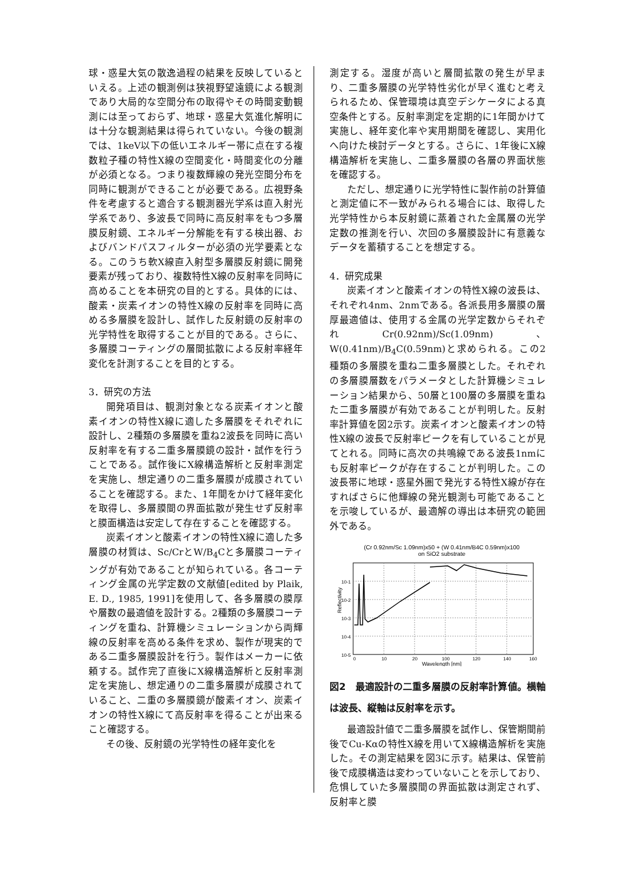球・惑星大気の散逸過程の結果を反映しているといえる。上述の観測例は狭視野望遠鏡による観測であり大局的な空間分布の取得やその時間変動観測には至っておらず、地球・惑星大気進化解明には十分な観測結果は得られていない。今後の観測では、1keV以下の低いエネルギー帯に点在する複数粒子種の特性X線の空間変化・時間変化の分離が必須となる。つまり複数輝線の発光空間分布を同時に観測ができることが必要である。広視野条件を考慮すると適合する観測器光学系は直入射光学系であり、多波長で同時に高反射率をもつ多層膜反射鏡、エネルギー分解能を有する検出器、およびバンドパスフィルターが必須の光学要素となる。このうち軟X線直入射型多層膜反射鏡に開発要素が残っており、複数特性X線の反射率を同時に高めることを本研究の目的とする。具体的には、酸素・炭素イオンの特性X線の反射率を同時に高める多層膜を設計し、試作した反射鏡の反射率の光学特性を取得することが目的である。さらに、多層膜コーティングの層間拡散による反射率経年変化を計測することを目的とする。
3．研究の方法
開発項目は、観測対象となる炭素イオンと酸素イオンの特性X線に適した多層膜をそれぞれに設計し、2種類の多層膜を重ね2波長を同時に高い反射率を有する二重多層膜鏡の設計・試作を行うことである。試作後にX線構造解析と反射率測定を実施し、想定通りの二重多層膜が成膜されていることを確認する。また、1年間をかけて経年変化を取得し、多層膜間の界面拡散が発生せず反射率と膜面構造は安定して存在することを確認する。
炭素イオンと酸素イオンの特性X線に適した多層膜の材質は、Sc/CrとW/B<sub>4</sub>Cと多層膜コーティングが有効であることが知られている。各コーティング金属の光学定数の文献値[edited by Plaik, E. D., 1985, 1991]を使用して、各多層膜の膜厚や層数の最適値を設計する。2種類の多層膜コーティングを重ね、計算機シミュレーションから両輝線の反射率を高める条件を求め、製作が現実的である二重多層膜設計を行う。製作はメーカーに依頼する。試作完了直後にX線構造解析と反射率測定を実施し、想定通りの二重多層膜が成膜されていること、二重の多層膜鏡が酸素イオン、炭素イオンの特性X線にて高反射率を得ることが出来ること確認する。
その後、反射鏡の光学特性の経年変化を
測定する。湿度が高いと層間拡散の発生が早まり、二重多層膜の光学特性劣化が早く進むと考えられるため、保管環境は真空デシケータによる真空条件とする。反射率測定を定期的に1年間かけて実施し、経年変化率や実用期間を確認し、実用化へ向けた検討データとする。さらに、1年後にX線構造解析を実施し、二重多層膜の各層の界面状態を確認する。
ただし、想定通りに光学特性に製作前の計算値と測定値に不一致がみられる場合には、取得した光学特性から本反射鏡に蒸着された金属層の光学定数の推測を行い、次回の多層膜設計に有意義なデータを蓄積することを想定する。
4．研究成果
炭素イオンと酸素イオンの特性X線の波長は、それぞれ4nm、2nmである。各派長用多層膜の層厚最適値は、使用する金属の光学定数からそれぞれCr(0.92nm)/Sc(1.09nm)、W(0.41nm)/B<sub>4</sub>C(0.59nm)と求められる。この2種類の多層膜を重ね二重多層膜とした。それぞれの多層膜層数をパラメータとした計算機シミュレーション結果から、50層と100層の多層膜を重ねた二重多層膜が有効であることが判明した。反射率計算値を図2示す。炭素イオンと酸素イオンの特性X線の波長で反射率ピークを有していることが見てとれる。同時に高次の共鳴線である波長1nmにも反射率ピークが存在することが判明した。この波長帯に地球・惑星外圏で発光する特性X線が存在すればさらに他輝線の発光観測も可能であることを示唆しているが、最適解の導出は本研究の範囲外である。
(Cr 0.92nm/Sc 1.09nm)x50 + (W 0.41nm/B4C 0.59nm)x100
on SiO2 substrate
Reflectivity
10-5
10-4
10-3
10-2
10-1
0
10
20
100
120
140
160
Wavelength [nm]
図2　最適設計の二重多層膜の反射率計算値。横軸は波長、縦軸は反射率を示す。
最適設計値で二重多層膜を試作し、保管期間前後でCu-Kαの特性X線を用いてX線構造解析を実施した。その測定結果を図3に示す。結果は、保管前後で成膜構造は変わっていないことを示しており、危惧していた多層膜間の界面拡散は測定されず、反射率と膜